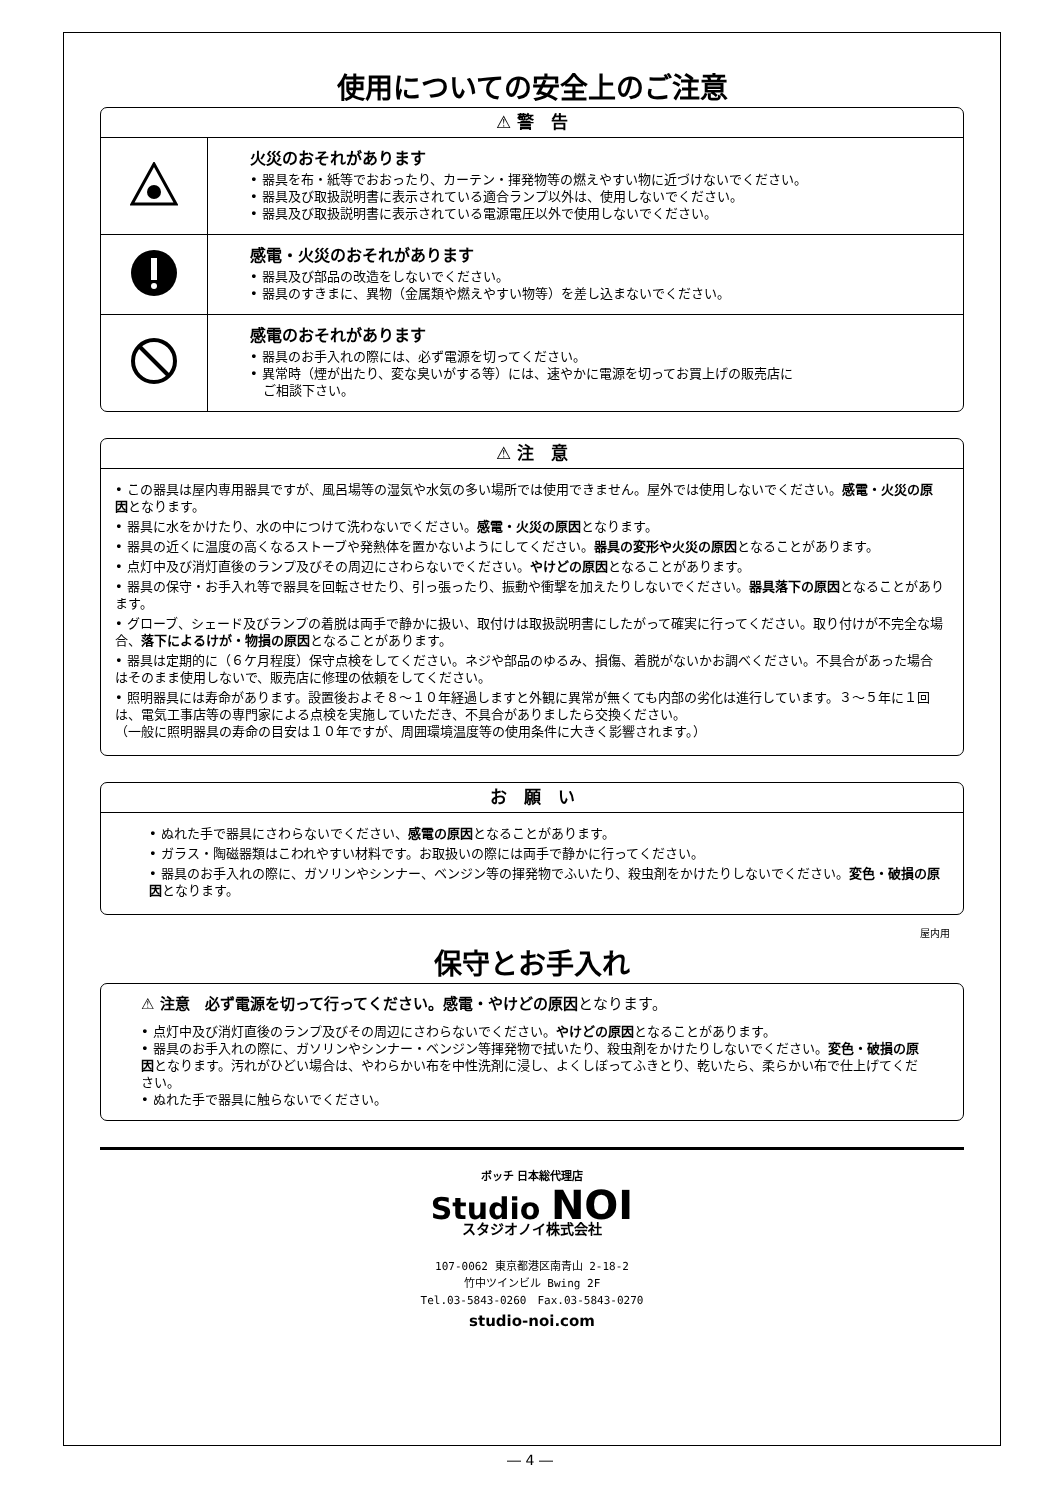使用についての安全上のご注意
⚠ 警　告
| | 火災のおそれがあります • 器具を布・紙等でおおったり、カーテン・揮発物等の燃えやすい物に近づけないでください。 • 器具及び取扱説明書に表示されている適合ランプ以外は、使用しないでください。 • 器具及び取扱説明書に表示されている電源電圧以外で使用しないでください。 |
| | 感電・火災のおそれがあります • 器具及び部品の改造をしないでください。 • 器具のすきまに、異物（金属類や燃えやすい物等）を差し込まないでください。 |
| | 感電のおそれがあります • 器具のお手入れの際には、必ず電源を切ってください。 • 異常時（煙が出たり、変な臭いがする等）には、速やかに電源を切ってお買上げの販売店に ご相談下さい。 |
⚠ 注　意
• この器具は屋内専用器具ですが、風呂場等の湿気や水気の多い場所では使用できません。屋外では使用しないでください。感電・火災の原因となります。
• 器具に水をかけたり、水の中につけて洗わないでください。感電・火災の原因となります。
• 器具の近くに温度の高くなるストーブや発熱体を置かないようにしてください。器具の変形や火災の原因となることがあります。
• 点灯中及び消灯直後のランプ及びその周辺にさわらないでください。やけどの原因となることがあります。
• 器具の保守・お手入れ等で器具を回転させたり、引っ張ったり、振動や衝撃を加えたりしないでください。器具落下の原因となることがあります。
• グローブ、シェード及びランプの着脱は両手で静かに扱い、取付けは取扱説明書にしたがって確実に行ってください。取り付けが不完全な場合、落下によるけが・物損の原因となることがあります。
• 器具は定期的に（６ケ月程度）保守点検をしてください。ネジや部品のゆるみ、損傷、着脱がないかお調べください。不具合があった場合はそのまま使用しないで、販売店に修理の依頼をしてください。
• 照明器具には寿命があります。設置後およそ８〜１０年経過しますと外観に異常が無くても内部の劣化は進行しています。３〜５年に１回は、電気工事店等の専門家による点検を実施していただき、不具合がありましたら交換ください。
（一般に照明器具の寿命の目安は１０年ですが、周囲環境温度等の使用条件に大きく影響されます。）
お　願　い
• ぬれた手で器具にさわらないでください、感電の原因となることがあります。
• ガラス・陶磁器類はこわれやすい材料です。お取扱いの際には両手で静かに行ってください。
• 器具のお手入れの際に、ガソリンやシンナー、ベンジン等の揮発物でふいたり、殺虫剤をかけたりしないでください。変色・破損の原因となります。
屋内用
保守とお手入れ
⚠ 注意　必ず電源を切って行ってください。感電・やけどの原因となります。
• 点灯中及び消灯直後のランプ及びその周辺にさわらないでください。やけどの原因となることがあります。
• 器具のお手入れの際に、ガソリンやシンナー・ベンジン等揮発物で拭いたり、殺虫剤をかけたりしないでください。変色・破損の原因となります。汚れがひどい場合は、やわらかい布を中性洗剤に浸し、よくしぼってふきとり、乾いたら、柔らかい布で仕上げてください。
• ぬれた手で器具に触らないでください。
ボッチ 日本総代理店
Studio NOI
スタジオノイ株式会社
107-0062 東京都港区南青山 2-18-2
竹中ツインビル Bwing 2F
Tel.03-5843-0260　Fax.03-5843-0270
studio-noi.com
― 4 ―